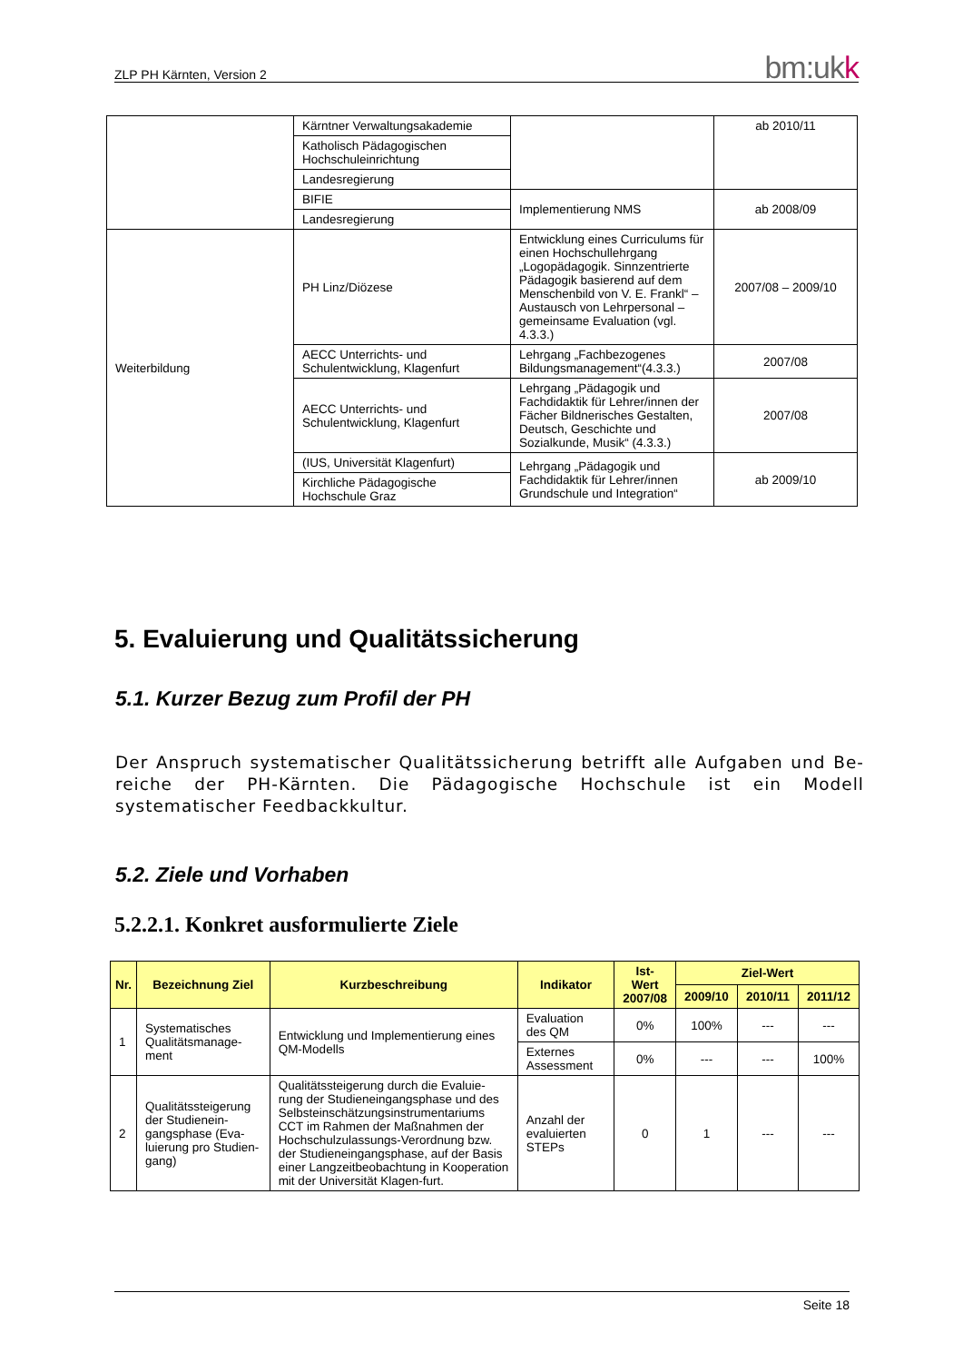ZLP PH Kärnten, Version 2 bm:ukk
| | Kärntner Verwaltungsakademie | | ab 2010/11 |
| | Katholisch Pädagogischen Hochschuleinrichtung | | |
| | Landesregierung | | |
| | BIFIE | Implementierung NMS | ab 2008/09 |
| | Landesregierung | | |
| Weiterbildung | PH Linz/Diözese | Entwicklung eines Curriculums für einen Hochschullehrgang „Logopädagogik. Sinnzentrierte Pädagogik basierend auf dem Menschenbild von V. E. Frankl“ – Austausch von Lehrpersonal – gemeinsame Evaluation (vgl. 4.3.3.) | 2007/08 – 2009/10 |
| | AECC Unterrichts- und Schulentwicklung, Klagenfurt | Lehrgang „Fachbezogenes Bildungsmanagement“(4.3.3.) | 2007/08 |
| | AECC Unterrichts- und Schulentwicklung, Klagenfurt | Lehrgang „Pädagogik und Fachdidaktik für Lehrer/innen der Fächer Bildnerisches Gestalten, Deutsch, Geschichte und Sozialkunde, Musik“ (4.3.3.) | 2007/08 |
| | (IUS, Universität Klagenfurt) | Lehrgang „Pädagogik und Fachdidaktik für Lehrer/innen Grundschule und Integration“ | ab 2009/10 |
| | Kirchliche Pädagogische Hochschule Graz | | |
5. Evaluierung und Qualitätssicherung
5.1. Kurzer Bezug zum Profil der PH
Der Anspruch systematischer Qualitätssicherung betrifft alle Aufgaben und Be-reiche der PH-Kärnten. Die Pädagogische Hochschule ist ein Modell systematischer Feedbackkultur.
5.2. Ziele und Vorhaben
5.2.2.1. Konkret ausformulierte Ziele
| Nr. | Bezeichnung Ziel | Kurzbeschreibung | Indikator | Ist-Wert 2007/08 | Ziel-Wert | | |
| --- | --- | --- | --- | --- | --- | --- | --- |
| | | | | | 2009/10 | 2010/11 | 2011/12 |
| 1 | Systematisches Qualitätsmanage-ment | Entwicklung und Implementierung eines QM-Modells | Evaluation des QM | 0% | 100% | --- | --- |
| | | | Externes Assessment | 0% | --- | --- | 100% |
| 2 | Qualitätssteigerung der Studienein-gangsphase (Eva-luierung pro Studien-gang) | Qualitätssteigerung durch die Evaluie-rung der Studieneingangsphase und des Selbsteinschätzungsinstrumentariums CCT im Rahmen der Maßnahmen der Hochschulzulassungs-Verordnung bzw. der Studieneingangsphase, auf der Basis einer Langzeitbeobachtung in Kooperation mit der Universität Klagen-furt. | Anzahl der evaluierten STEPs | 0 | 1 | --- | --- |
Seite 18